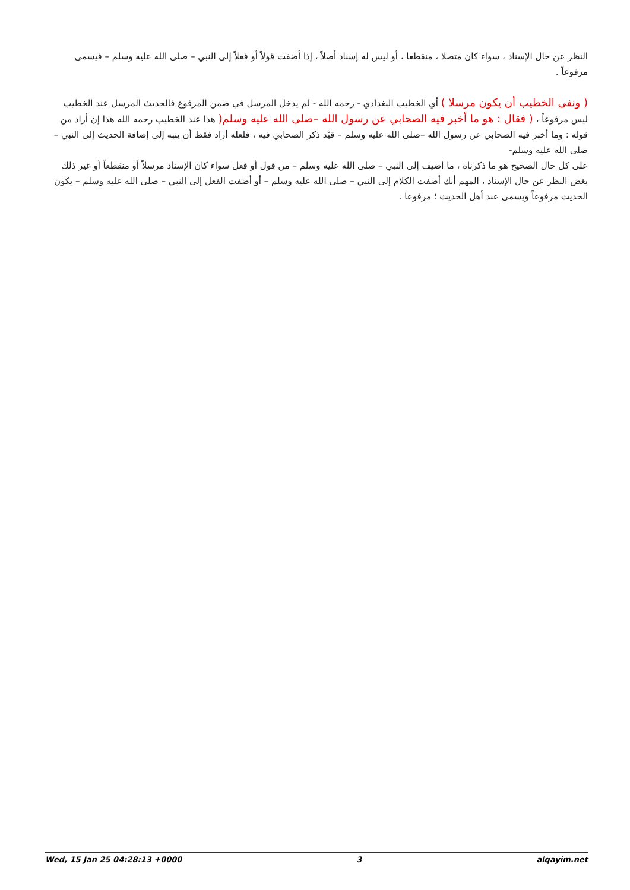النظر عن حال الإسناد ، سواء كان متصلا ، منقطعا ، أو ليس له إسناد أصلاً ، إذا أضفت قولاً أو فعلاً إلى النبي – صلى الله عليه وسلم – فيسمى مرفوعاً .
( ونفى الخطيب أن يكون مرسلا ) أي الخطيب البغدادي - رحمه الله - لم يدخل المرسل في ضمن المرفوع فالحديث المرسل عند الخطيب ليس مرفوعاً ، ( فقال : هو ما أخبر فيه الصحابي عن رسول الله –صلى الله عليه وسلم( هذا عند الخطيب رحمه الله هذا إن أراد من قوله : وما أخبر فيه الصحابي عن رسول الله –صلى الله عليه وسلم – قيْد ذكر الصحابي فيه ، فلعله أراد فقط أن ينبه إلى إضافة الحديث إلى النبي – صلى الله عليه وسلم-
على كل حال الصحيح هو ما ذكرناه ، ما أضيف إلى النبي – صلى الله عليه وسلم – من قول أو فعل سواء كان الإسناد مرسلاً أو منقطعاً أو غير ذلك بغض النظر عن حال الإسناد ، المهم أنك أضفت الكلام إلى النبي – صلى الله عليه وسلم – أو أضفت الفعل إلى النبي – صلى الله عليه وسلم – يكون الحديث مرفوعاً ويسمى عند أهل الحديث ؛ مرفوعا .
Wed, 15 Jan 25 04:28:13 +0000 3 alqayim.net